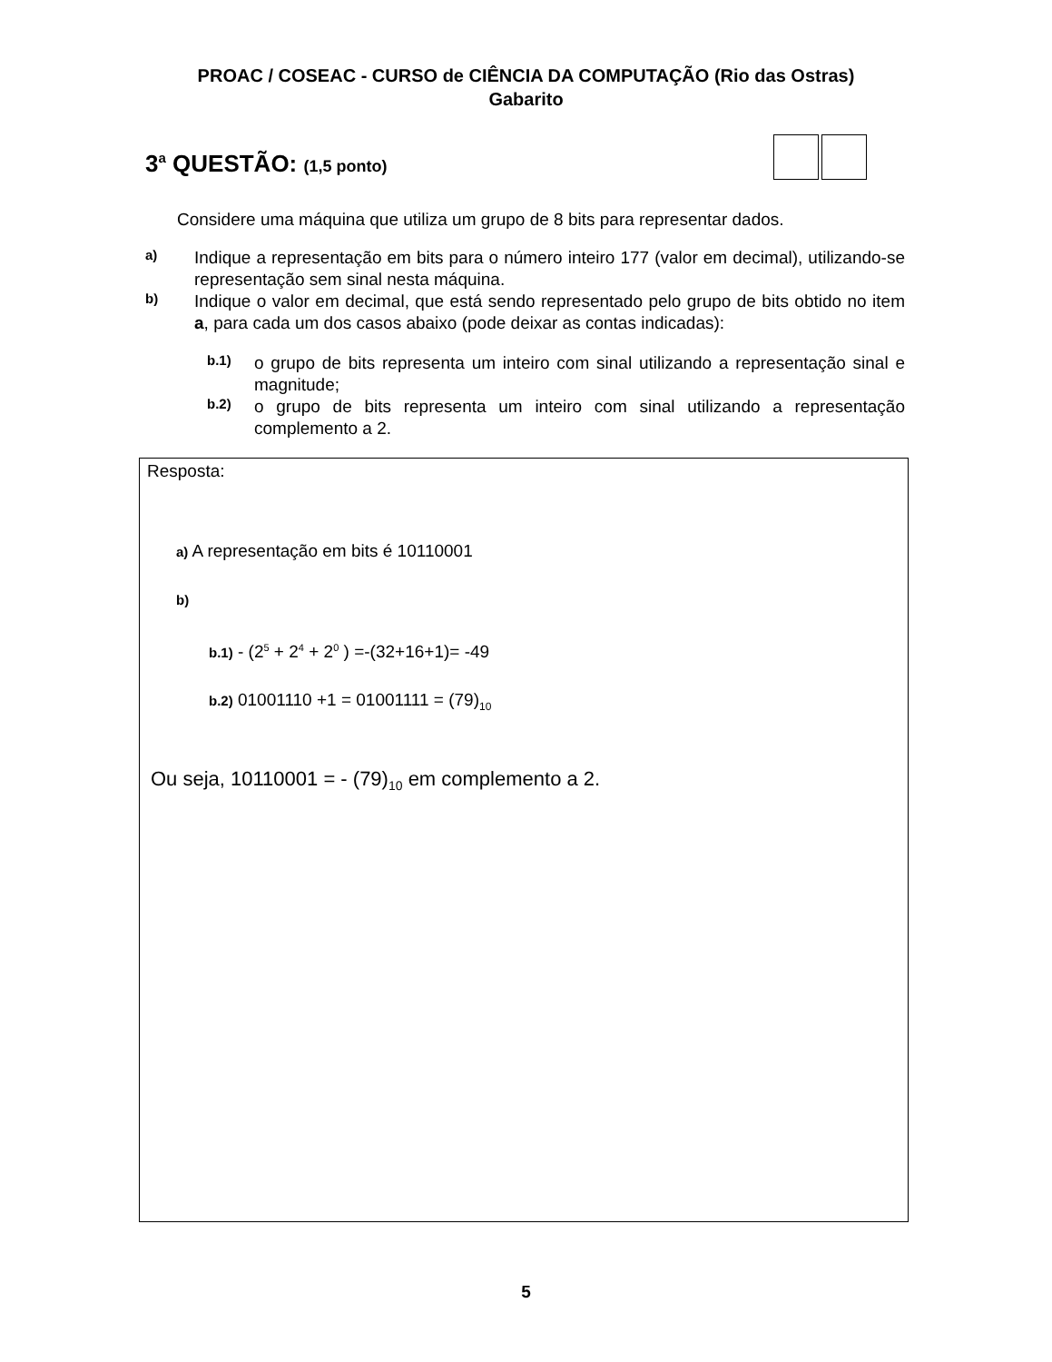PROAC / COSEAC - CURSO de CIÊNCIA DA COMPUTAÇÃO (Rio das Ostras)
Gabarito
3<sup>a</sup> QUESTÃO: (1,5 ponto)
Considere uma máquina que utiliza um grupo de 8 bits para representar dados.
a)
Indique a representação em bits para o número inteiro 177 (valor em decimal), utilizando-se representação sem sinal nesta máquina.
b)
Indique o valor em decimal, que está sendo representado pelo grupo de bits obtido no item a, para cada um dos casos abaixo (pode deixar as contas indicadas):
b.1)
o grupo de bits representa um inteiro com sinal utilizando a representação sinal e magnitude;
b.2)
o grupo de bits representa um inteiro com sinal utilizando a representação complemento a 2.
Resposta:
a) A representação em bits é 10110001
b)
b.1) - (2<sup>5</sup> + 2<sup>4</sup> + 2<sup>0</sup> ) =-(32+16+1)= -49
b.2) 01001110 +1 = 01001111 = (79)<sub>10</sub>
Ou seja, 10110001 = - (79)<sub>10</sub> em complemento a 2.
5